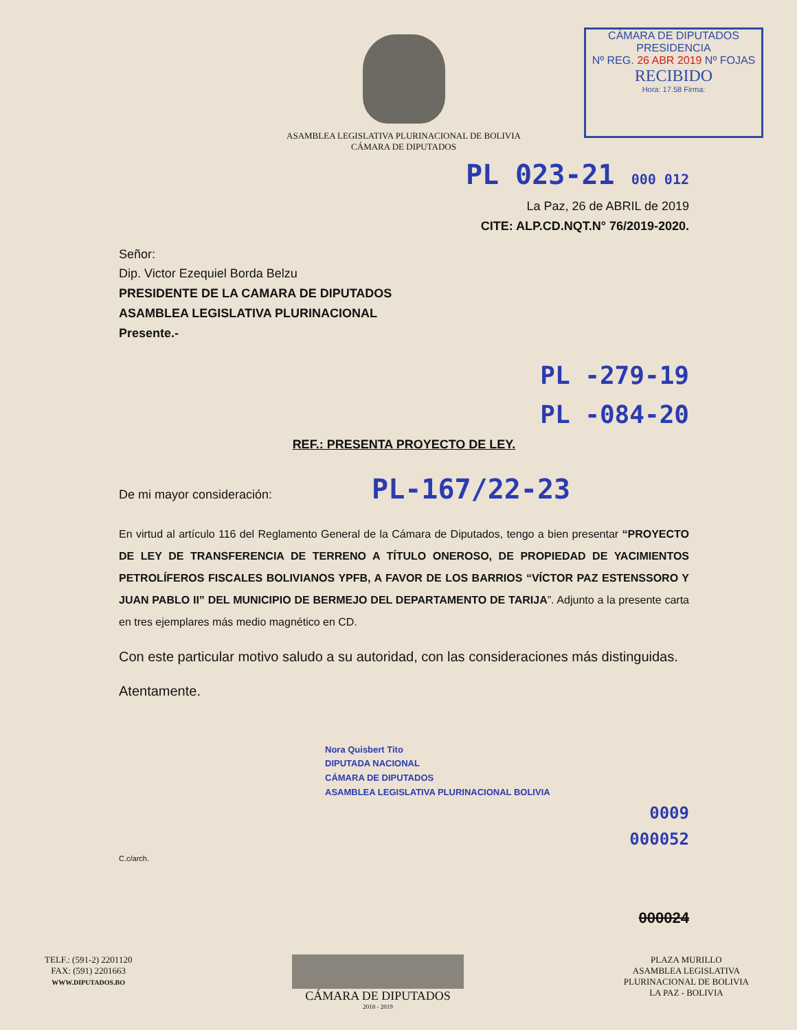CÁMARA DE DIPUTADOS
PRESIDENCIA
Nº REG. 26 ABR 2019 Nº FOJAS
RECIBIDO
Hora: 17.58 Firma:
ASAMBLEA LEGISLATIVA PLURINACIONAL DE BOLIVIA
CÁMARA DE DIPUTADOS
PL 023-21 000 012
La Paz, 26 de ABRIL de 2019
CITE: ALP.CD.NQT.N° 76/2019-2020.
Señor:
Dip. Victor Ezequiel Borda Belzu
PRESIDENTE DE LA CAMARA DE DIPUTADOS
ASAMBLEA LEGISLATIVA PLURINACIONAL
Presente.-
PL -279-19
PL -084-20
REF.: PRESENTA PROYECTO DE LEY.
De mi mayor consideración: PL-167/22-23
En virtud al artículo 116 del Reglamento General de la Cámara de Diputados, tengo a bien presentar “PROYECTO DE LEY DE TRANSFERENCIA DE TERRENO A TÍTULO ONEROSO, DE PROPIEDAD DE YACIMIENTOS PETROLÍFEROS FISCALES BOLIVIANOS YPFB, A FAVOR DE LOS BARRIOS “VÍCTOR PAZ ESTENSSORO Y JUAN PABLO II” DEL MUNICIPIO DE BERMEJO DEL DEPARTAMENTO DE TARIJA”. Adjunto a la presente carta en tres ejemplares más medio magnético en CD.
Con este particular motivo saludo a su autoridad, con las consideraciones más distinguidas.
Atentamente.
Nora Quisbert Tito
DIPUTADA NACIONAL
CÁMARA DE DIPUTADOS
ASAMBLEA LEGISLATIVA PLURINACIONAL BOLIVIA
0009
000052
C.c/arch.
000024
TELF.: (591-2) 2201120
FAX: (591) 2201663
WWW.DIPUTADOS.BO
CÁMARA DE DIPUTADOS
2018 - 2019
PLAZA MURILLO
ASAMBLEA LEGISLATIVA
PLURINACIONAL DE BOLIVIA
LA PAZ - BOLIVIA